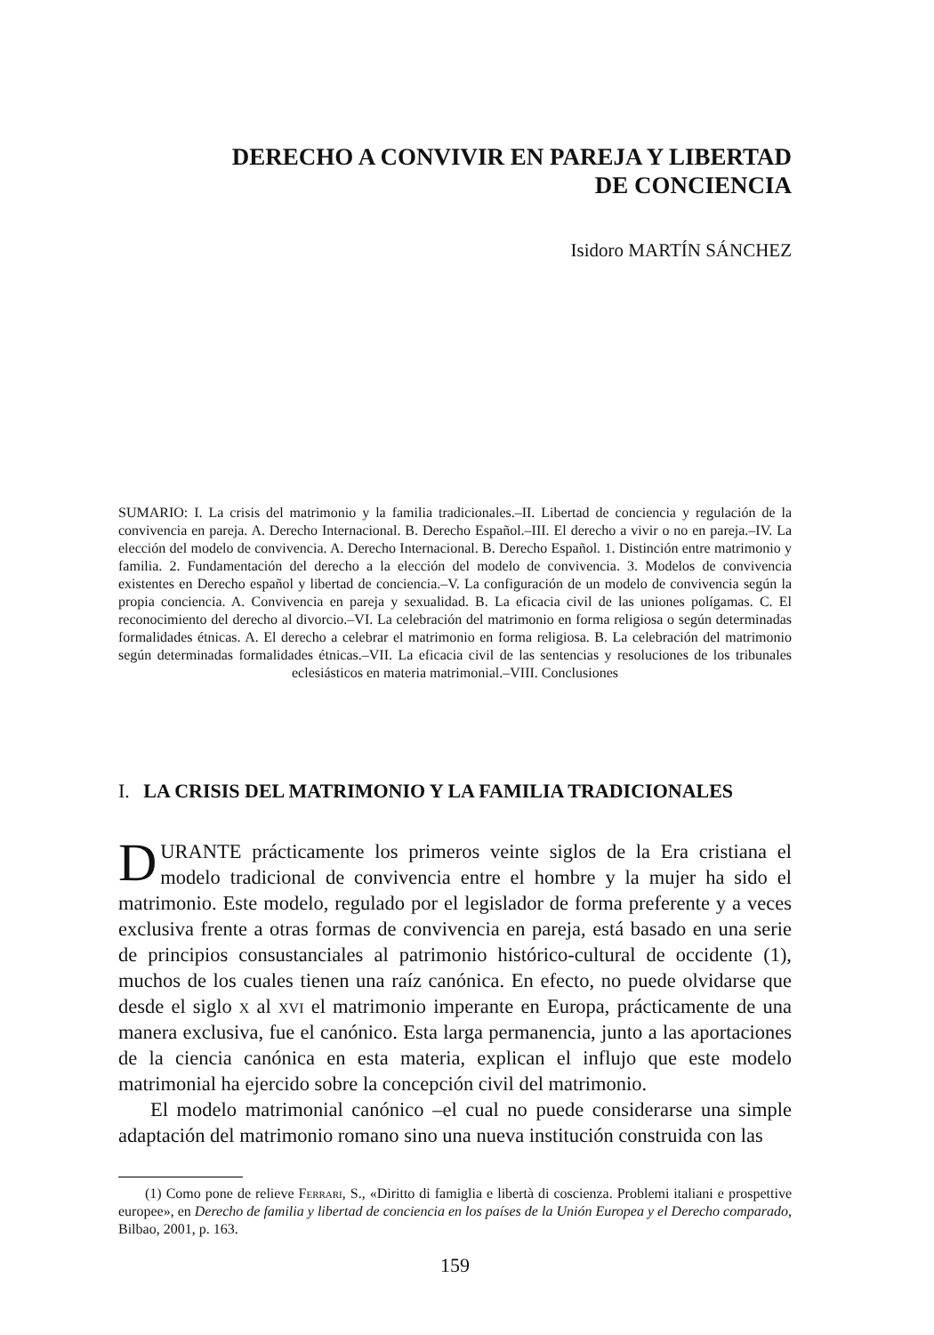DERECHO A CONVIVIR EN PAREJA Y LIBERTAD
DE CONCIENCIA
Isidoro MARTÍN SÁNCHEZ
SUMARIO: I. La crisis del matrimonio y la familia tradicionales.–II. Libertad de conciencia y regulación de la convivencia en pareja. A. Derecho Internacional. B. Derecho Español.–III. El derecho a vivir o no en pareja.–IV. La elección del modelo de convivencia. A. Derecho Internacional. B. Derecho Español. 1. Distinción entre matrimonio y familia. 2. Fundamentación del derecho a la elección del modelo de convivencia. 3. Modelos de convivencia existentes en Derecho español y libertad de conciencia.–V. La configuración de un modelo de convivencia según la propia conciencia. A. Convivencia en pareja y sexualidad. B. La eficacia civil de las uniones polígamas. C. El reconocimiento del derecho al divorcio.–VI. La celebración del matrimonio en forma religiosa o según determinadas formalidades étnicas. A. El derecho a celebrar el matrimonio en forma religiosa. B. La celebración del matrimonio según determinadas formalidades étnicas.–VII. La eficacia civil de las sentencias y resoluciones de los tribunales eclesiásticos en materia matrimonial.–VIII. Conclusiones
I. LA CRISIS DEL MATRIMONIO Y LA FAMILIA TRADICIONALES
DURANTE prácticamente los primeros veinte siglos de la Era cristiana el modelo tradicional de convivencia entre el hombre y la mujer ha sido el matrimonio. Este modelo, regulado por el legislador de forma preferente y a veces exclusiva frente a otras formas de convivencia en pareja, está basado en una serie de principios consustanciales al patrimonio histórico-cultural de occidente (1), muchos de los cuales tienen una raíz canónica. En efecto, no puede olvidarse que desde el siglo x al xvi el matrimonio imperante en Europa, prácticamente de una manera exclusiva, fue el canónico. Esta larga permanencia, junto a las aportaciones de la ciencia canónica en esta materia, explican el influjo que este modelo matrimonial ha ejercido sobre la concepción civil del matrimonio.
El modelo matrimonial canónico –el cual no puede considerarse una simple adaptación del matrimonio romano sino una nueva institución construida con las
(1) Como pone de relieve Ferrari, S., «Diritto di famiglia e libertà di coscienza. Problemi italiani e prospettive europee», en Derecho de familia y libertad de conciencia en los países de la Unión Europea y el Derecho comparado, Bilbao, 2001, p. 163.
159